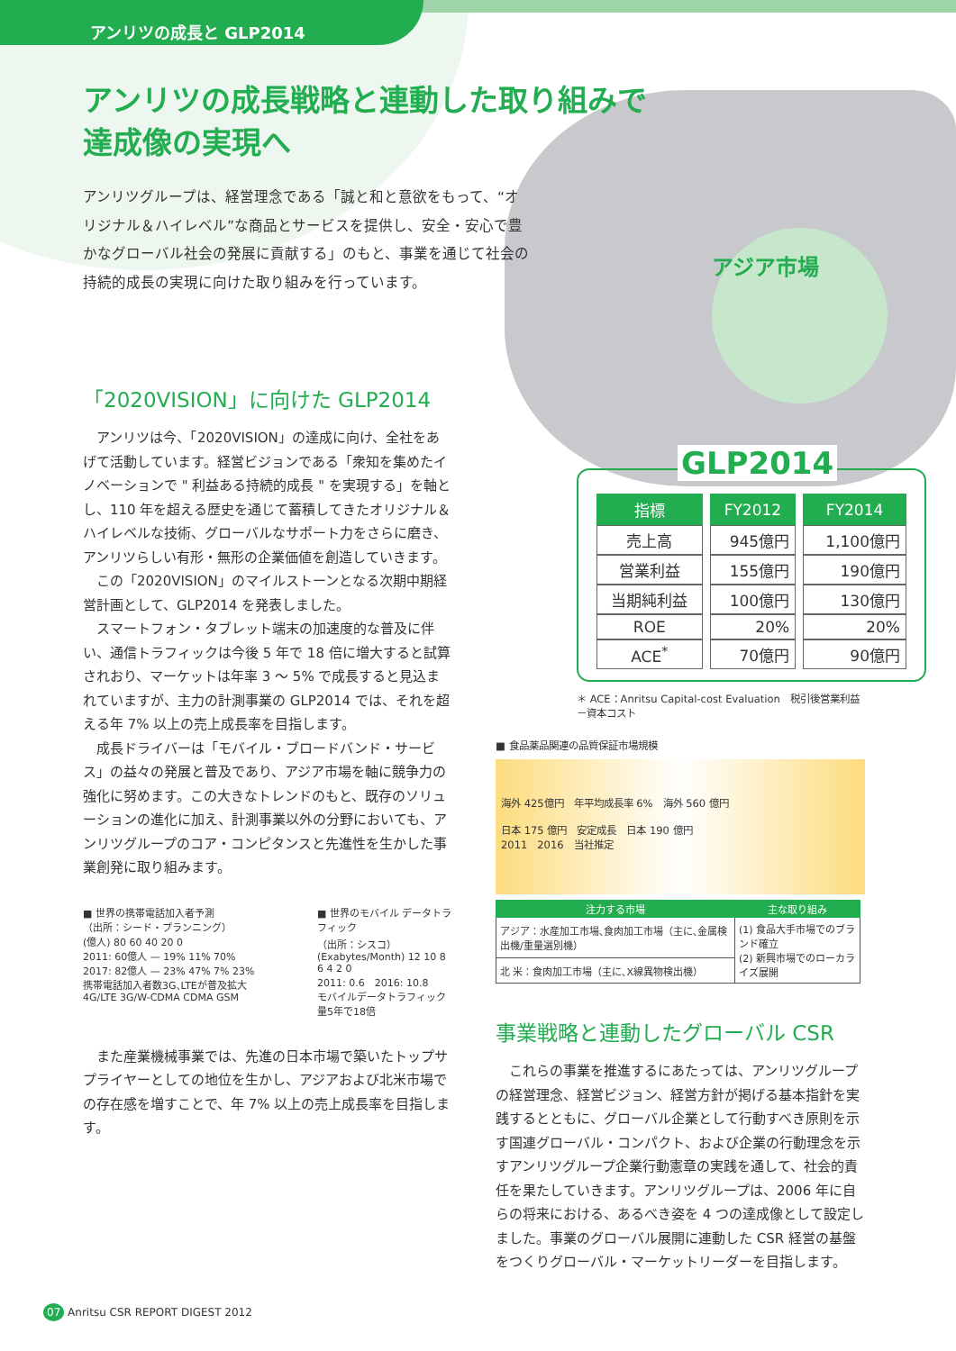アンリツの成長と GLP2014
アンリツの成長戦略と連動した取り組みで
達成像の実現へ
アンリツグループは、経営理念である「誠と和と意欲をもって、“オリジナル＆ハイレベル”な商品とサービスを提供し、安全・安心で豊かなグローバル社会の発展に貢献する」のもと、事業を通じて社会の持続的成長の実現に向けた取り組みを行っています。
アジア市場
「2020VISION」に向けた GLP2014
　アンリツは今、「2020VISION」の達成に向け、全社をあげて活動しています。経営ビジョンである「衆知を集めたイノベーションで " 利益ある持続的成長 " を実現する」を軸とし、110 年を超える歴史を通じて蓄積してきたオリジナル＆ハイレベルな技術、グローバルなサポート力をさらに磨き、アンリツらしい有形・無形の企業価値を創造していきます。
　この「2020VISION」のマイルストーンとなる次期中期経営計画として、GLP2014 を発表しました。
　スマートフォン・タブレット端末の加速度的な普及に伴い、通信トラフィックは今後 5 年で 18 倍に増大すると試算されおり、マーケットは年率 3 ～ 5% で成長すると見込まれていますが、主力の計測事業の GLP2014 では、それを超える年 7% 以上の売上成長率を目指します。
　成長ドライバーは「モバイル・ブロードバンド・サービス」の益々の発展と普及であり、アジア市場を軸に競争力の強化に努めます。この大きなトレンドのもと、既存のソリューションの進化に加え、計測事業以外の分野においても、アンリツグループのコア・コンピタンスと先進性を生かした事業創発に取り組みます。
■ 世界の携帯電話加入者予測
（出所：シード・プランニング）
(億人) 80 60 40 20 0
2011: 60億人 — 19% 11% 70%
2017: 82億人 — 23% 47% 7% 23%
携帯電話加入者数3G､LTEが普及拡大
4G/LTE 3G/W-CDMA CDMA GSM
■ 世界のモバイル データトラフィック
（出所：シスコ）
(Exabytes/Month) 12 10 8 6 4 2 0
2011: 0.6　2016: 10.8
モバイルデータトラフィック量5年で18倍
　また産業機械事業では、先進の日本市場で築いたトップサプライヤーとしての地位を生かし、アジアおよび北米市場での存在感を増すことで、年 7% 以上の売上成長率を目指します。
GLP2014
| 指標 | FY2012 | FY2014 |
| --- | --- | --- |
| 売上高 | 945億円 | 1,100億円 |
| 営業利益 | 155億円 | 190億円 |
| 当期純利益 | 100億円 | 130億円 |
| ROE | 20% | 20% |
| ACE<sup>*</sup> | 70億円 | 90億円 |
＊ ACE：Anritsu Capital-cost Evaluation　税引後営業利益－資本コスト
■ 食品薬品関連の品質保証市場規模
海外 425億円　年平均成長率 6%　海外 560 億円
日本 175 億円　安定成長　日本 190 億円
2011　2016　当社推定
| 注力する市場 | 主な取り組み |
| --- | --- |
| アジア：水産加工市場､食肉加工市場（主に､金属検出機/重量選別機） | (1) 食品大手市場でのブランド確立 (2) 新興市場でのローカライズ展開 |
| 北 米：食肉加工市場（主に､X線異物検出機） | |
事業戦略と連動したグローバル CSR
　これらの事業を推進するにあたっては、アンリツグループの経営理念、経営ビジョン、経営方針が掲げる基本指針を実践するとともに、グローバル企業として行動すべき原則を示す国連グローバル・コンパクト、および企業の行動理念を示すアンリツグループ企業行動憲章の実践を通して、社会的責任を果たしていきます。アンリツグループは、2006 年に自らの将来における、あるべき姿を 4 つの達成像として設定しました。事業のグローバル展開に連動した CSR 経営の基盤をつくりグローバル・マーケットリーダーを目指します。
07 Anritsu CSR REPORT DIGEST 2012